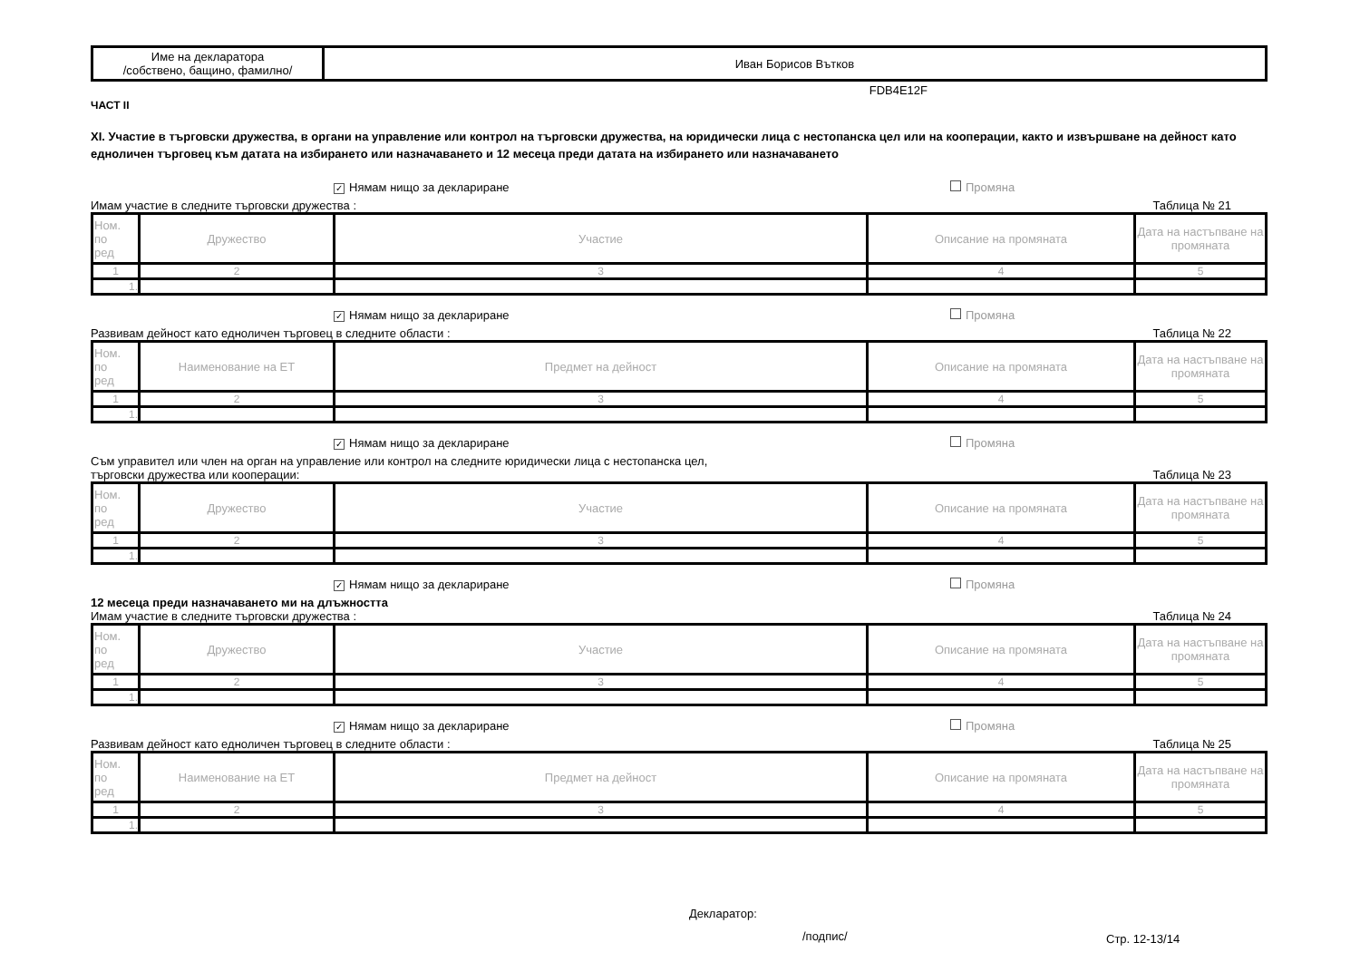| Име на декларатора /собствено, бащино, фамилно/ | Иван Борисов Вътков |
FDB4E12F
ЧАСТ II
XI. Участие в търговски дружества, в органи на управление или контрол на търговски дружества, на юридически лица с нестопанска цел или на кооперации, както и извършване на дейност като едноличен търговец към датата на избирането или назначаването и 12 месеца преди датата на избирането или назначаването
✓ Нямам нищо за деклариране Промяна
Имам участие в следните търговски дружества : Таблица № 21
| Ном. по ред | Дружество | Участие | Описание на промяната | Дата на настъпване на промяната |
| 1 | 2 | 3 | 4 | 5 |
| 1. | | | | |
✓ Нямам нищо за деклариране Промяна
Развивам дейност като едноличен търговец в следните области : Таблица № 22
| Ном. по ред | Наименование на ЕТ | Предмет на дейност | Описание на промяната | Дата на настъпване на промяната |
| 1 | 2 | 3 | 4 | 5 |
| 1. | | | | |
✓ Нямам нищо за деклариране Промяна
Съм управител или член на орган на управление или контрол на следните юридически лица с нестопанска цел,
търговски дружества или кооперации: Таблица № 23
| Ном. по ред | Дружество | Участие | Описание на промяната | Дата на настъпване на промяната |
| 1 | 2 | 3 | 4 | 5 |
| 1. | | | | |
✓ Нямам нищо за деклариране Промяна
12 месеца преди назначаването ми на длъжността
Имам участие в следните търговски дружества : Таблица № 24
| Ном. по ред | Дружество | Участие | Описание на промяната | Дата на настъпване на промяната |
| 1 | 2 | 3 | 4 | 5 |
| 1. | | | | |
✓ Нямам нищо за деклариране Промяна
Развивам дейност като едноличен търговец в следните области : Таблица № 25
| Ном. по ред | Наименование на ЕТ | Предмет на дейност | Описание на промяната | Дата на настъпване на промяната |
| 1 | 2 | 3 | 4 | 5 |
| 1. | | | | |
Декларатор:
/подпис/
Стр. 12-13/14